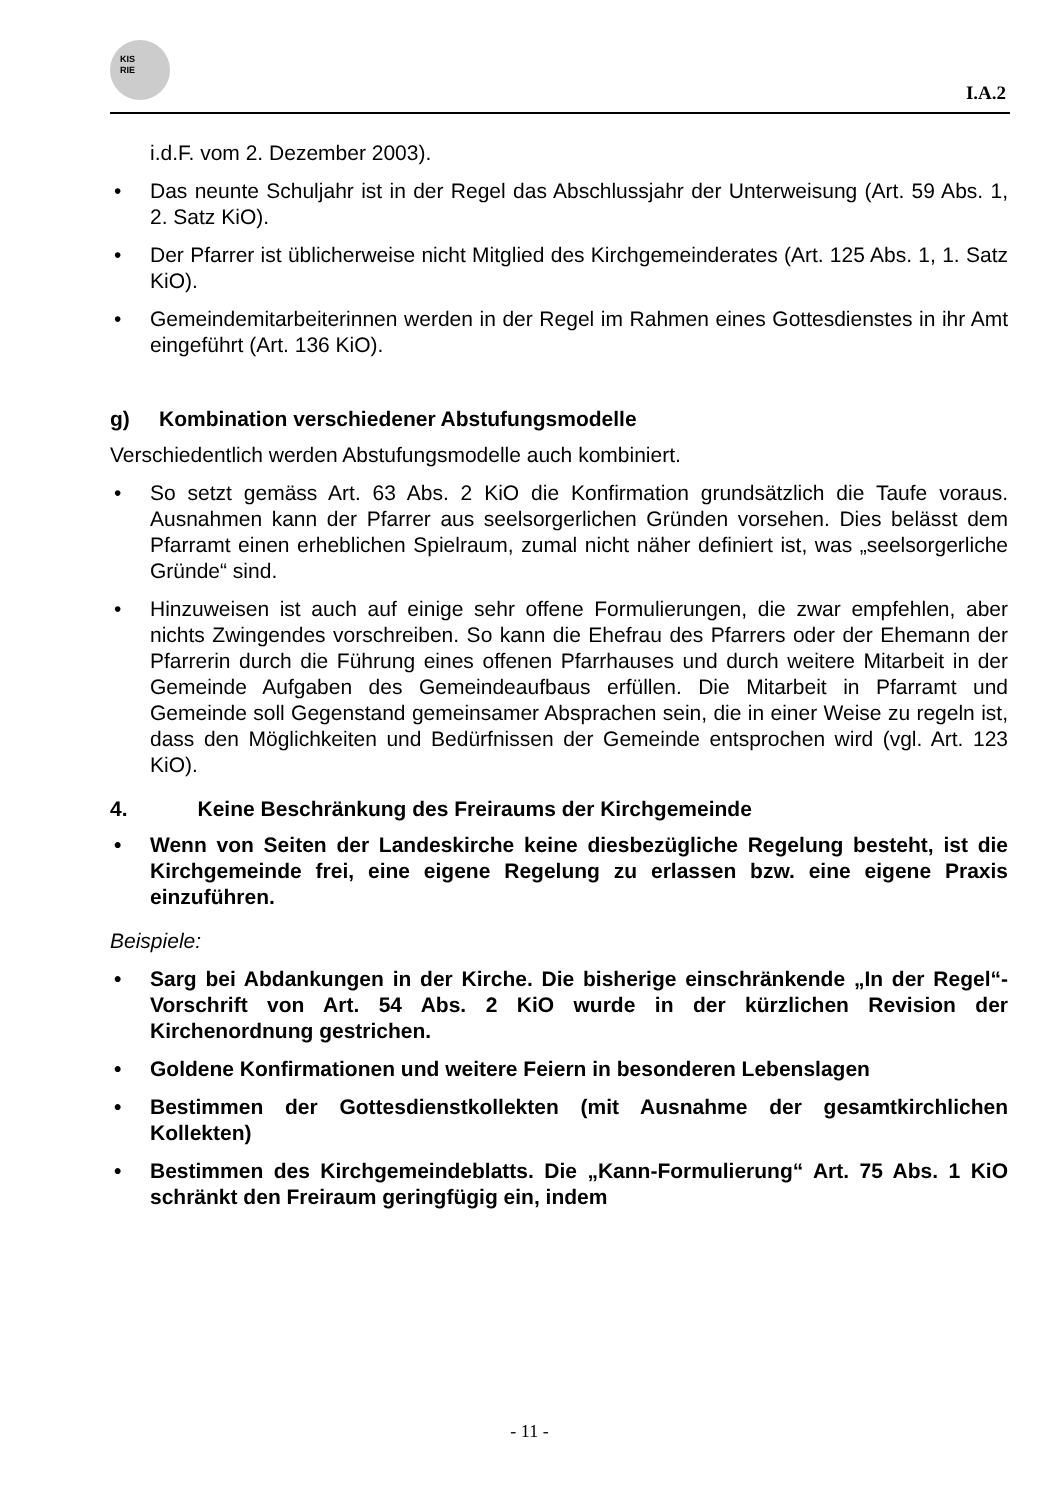KIS
RIE
I.A.2
i.d.F. vom 2. Dezember 2003).
• Das neunte Schuljahr ist in der Regel das Abschlussjahr der Unterweisung (Art. 59 Abs. 1, 2. Satz KiO).
• Der Pfarrer ist üblicherweise nicht Mitglied des Kirchgemeinderates (Art. 125 Abs. 1, 1. Satz KiO).
• Gemeindemitarbeiterinnen werden in der Regel im Rahmen eines Gottesdienstes in ihr Amt eingeführt (Art. 136 KiO).
g) Kombination verschiedener Abstufungsmodelle
Verschiedentlich werden Abstufungsmodelle auch kombiniert.
• So setzt gemäss Art. 63 Abs. 2 KiO die Konfirmation grundsätzlich die Taufe voraus. Ausnahmen kann der Pfarrer aus seelsorgerlichen Gründen vorsehen. Dies belässt dem Pfarramt einen erheblichen Spielraum, zumal nicht näher definiert ist, was „seelsorgerliche Gründe“ sind.
• Hinzuweisen ist auch auf einige sehr offene Formulierungen, die zwar empfehlen, aber nichts Zwingendes vorschreiben. So kann die Ehefrau des Pfarrers oder der Ehemann der Pfarrerin durch die Führung eines offenen Pfarrhauses und durch weitere Mitarbeit in der Gemeinde Aufgaben des Gemeindeaufbaus erfüllen. Die Mitarbeit in Pfarramt und Gemeinde soll Gegenstand gemeinsamer Absprachen sein, die in einer Weise zu regeln ist, dass den Möglichkeiten und Bedürfnissen der Gemeinde entsprochen wird (vgl. Art. 123 KiO).
4. Keine Beschränkung des Freiraums der Kirchgemeinde
• Wenn von Seiten der Landeskirche keine diesbezügliche Regelung besteht, ist die Kirchgemeinde frei, eine eigene Regelung zu erlassen bzw. eine eigene Praxis einzuführen.
Beispiele:
• Sarg bei Abdankungen in der Kirche. Die bisherige einschränkende „In der Regel“-Vorschrift von Art. 54 Abs. 2 KiO wurde in der kürzlichen Revision der Kirchenordnung gestrichen.
• Goldene Konfirmationen und weitere Feiern in besonderen Lebenslagen
• Bestimmen der Gottesdienstkollekten (mit Ausnahme der gesamtkirchlichen Kollekten)
• Bestimmen des Kirchgemeindeblatts. Die „Kann-Formulierung“ Art. 75 Abs. 1 KiO schränkt den Freiraum geringfügig ein, indem
- 11 -